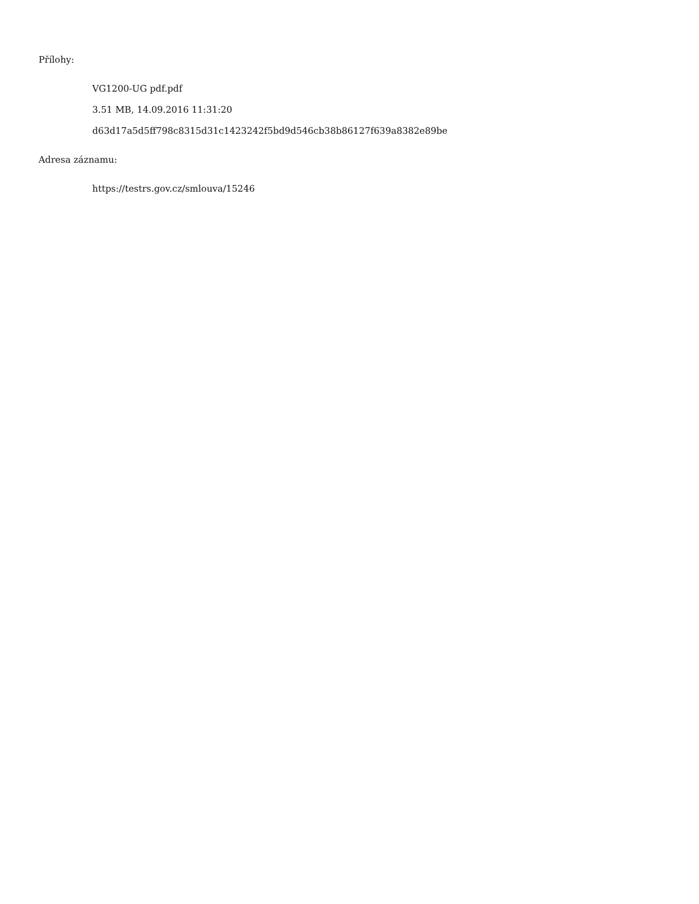Přílohy:
VG1200-UG pdf.pdf
3.51 MB, 14.09.2016 11:31:20
d63d17a5d5ff798c8315d31c1423242f5bd9d546cb38b86127f639a8382e89be
Adresa záznamu:
https://testrs.gov.cz/smlouva/15246